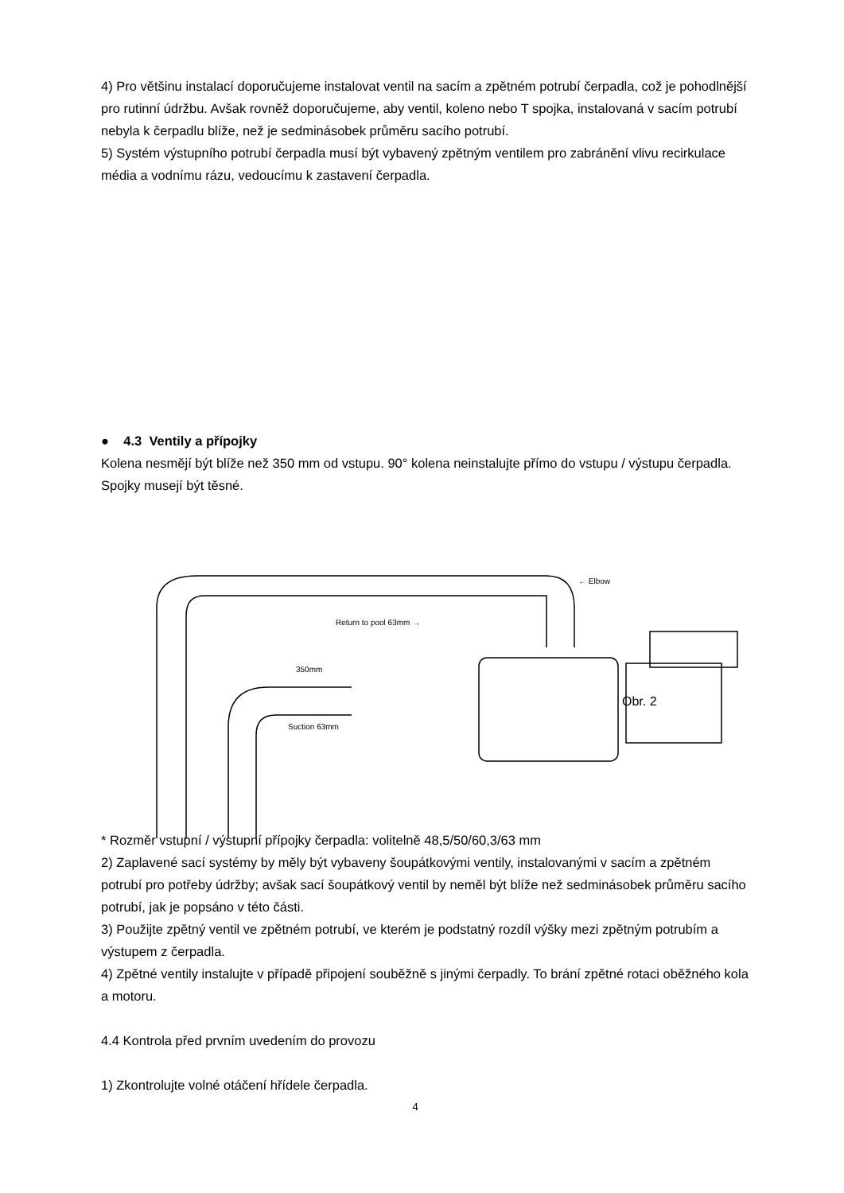4) Pro většinu instalací doporučujeme instalovat ventil na sacím a zpětném potrubí čerpadla, což je pohodlnější pro rutinní údržbu. Avšak rovněž doporučujeme, aby ventil, koleno nebo T spojka, instalovaná v sacím potrubí nebyla k čerpadlu blíže, než je sedminásobek průměru sacího potrubí.
5) Systém výstupního potrubí čerpadla musí být vybavený zpětným ventilem pro zabránění vlivu recirkulace média a vodnímu rázu, vedoucímu k zastavení čerpadla.
● 4.3 Ventily a přípojky
Kolena nesmějí být blíže než 350 mm od vstupu. 90° kolena neinstalujte přímo do vstupu / výstupu čerpadla. Spojky musejí být těsné.
← Elbow
Return to pool 63mm →
350mm
Suction 63mm
Obr. 2
* Rozměr vstupní / výstupní přípojky čerpadla: volitelně 48,5/50/60,3/63 mm
2) Zaplavené sací systémy by měly být vybaveny šoupátkovými ventily, instalovanými v sacím a zpětném potrubí pro potřeby údržby; avšak sací šoupátkový ventil by neměl být blíže než sedminásobek průměru sacího potrubí, jak je popsáno v této části.
3) Použijte zpětný ventil ve zpětném potrubí, ve kterém je podstatný rozdíl výšky mezi zpětným potrubím a výstupem z čerpadla.
4) Zpětné ventily instalujte v případě připojení souběžně s jinými čerpadly. To brání zpětné rotaci oběžného kola a motoru.
4.4 Kontrola před prvním uvedením do provozu
1) Zkontrolujte volné otáčení hřídele čerpadla.
4